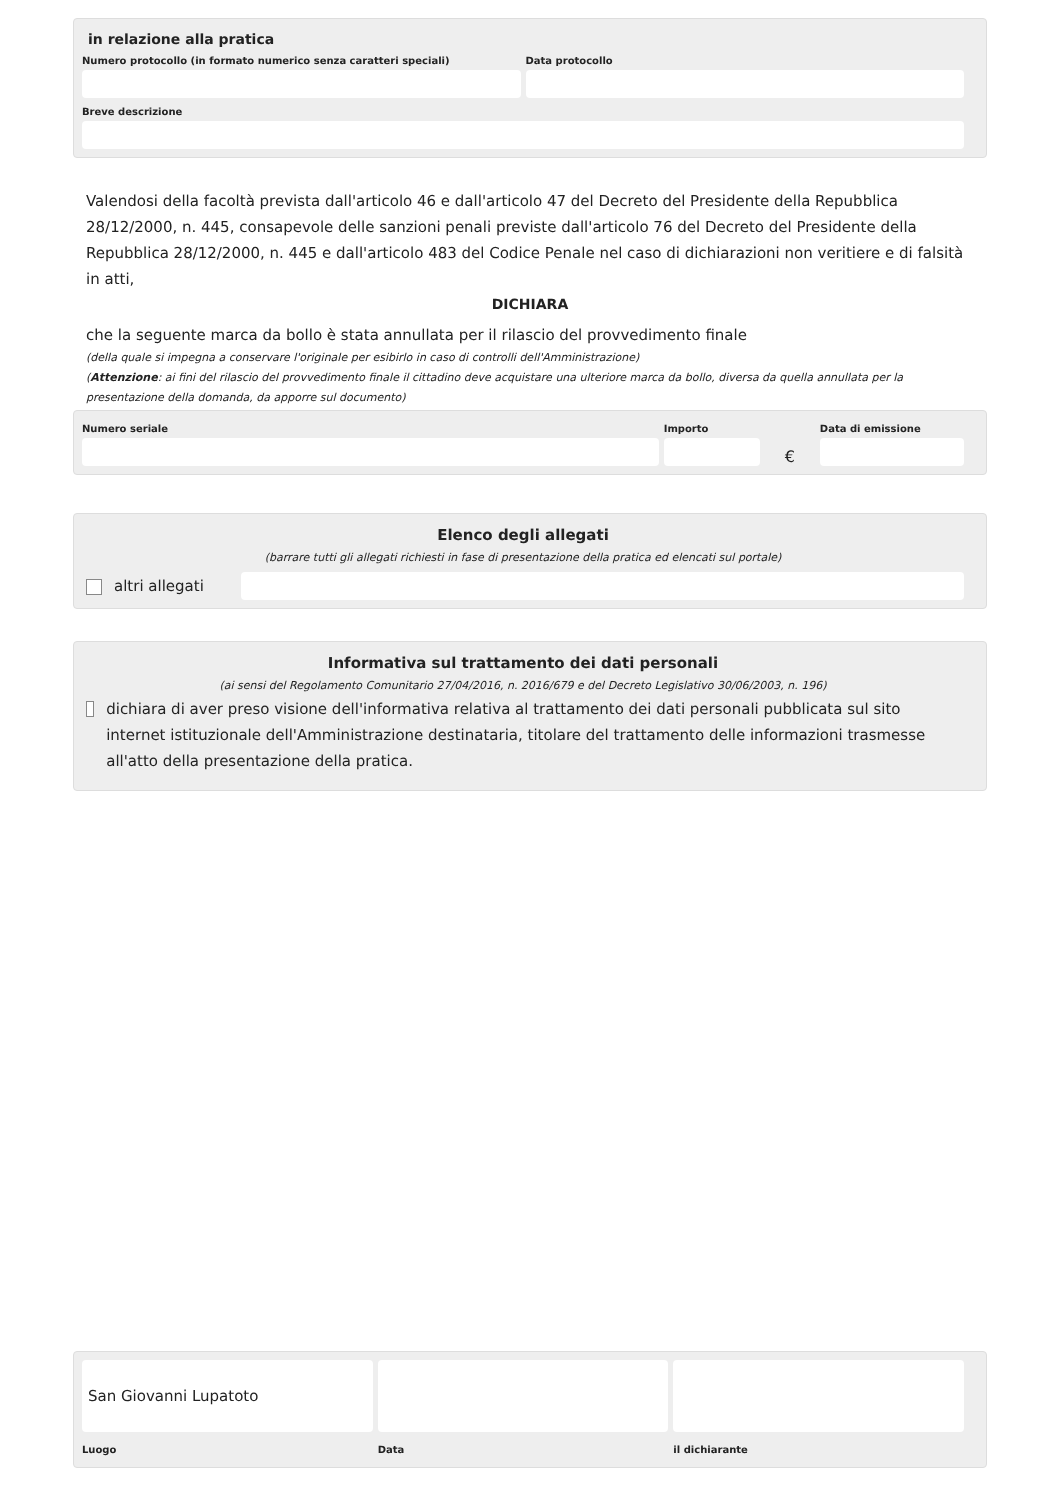in relazione alla pratica
Numero protocollo (in formato numerico senza caratteri speciali)
Data protocollo
Breve descrizione
Valendosi della facoltà prevista dall'articolo 46 e dall'articolo 47 del Decreto del Presidente della Repubblica 28/12/2000, n. 445, consapevole delle sanzioni penali previste dall'articolo 76 del Decreto del Presidente della Repubblica 28/12/2000, n. 445 e dall'articolo 483 del Codice Penale nel caso di dichiarazioni non veritiere e di falsità in atti,
DICHIARA
che la seguente marca da bollo è stata annullata per il rilascio del provvedimento finale
(della quale si impegna a conservare l'originale per esibirlo in caso di controlli dell'Amministrazione)
(Attenzione: ai fini del rilascio del provvedimento finale il cittadino deve acquistare una ulteriore marca da bollo, diversa da quella annullata per la presentazione della domanda, da apporre sul documento)
Numero seriale
Importo
€
Data di emissione
Elenco degli allegati
(barrare tutti gli allegati richiesti in fase di presentazione della pratica ed elencati sul portale)
altri allegati
Informativa sul trattamento dei dati personali
(ai sensi del Regolamento Comunitario 27/04/2016, n. 2016/679 e del Decreto Legislativo 30/06/2003, n. 196)
dichiara di aver preso visione dell'informativa relativa al trattamento dei dati personali pubblicata sul sito internet istituzionale dell'Amministrazione destinataria, titolare del trattamento delle informazioni trasmesse all'atto della presentazione della pratica.
San Giovanni Lupatoto
Luogo
Data il dichiarante